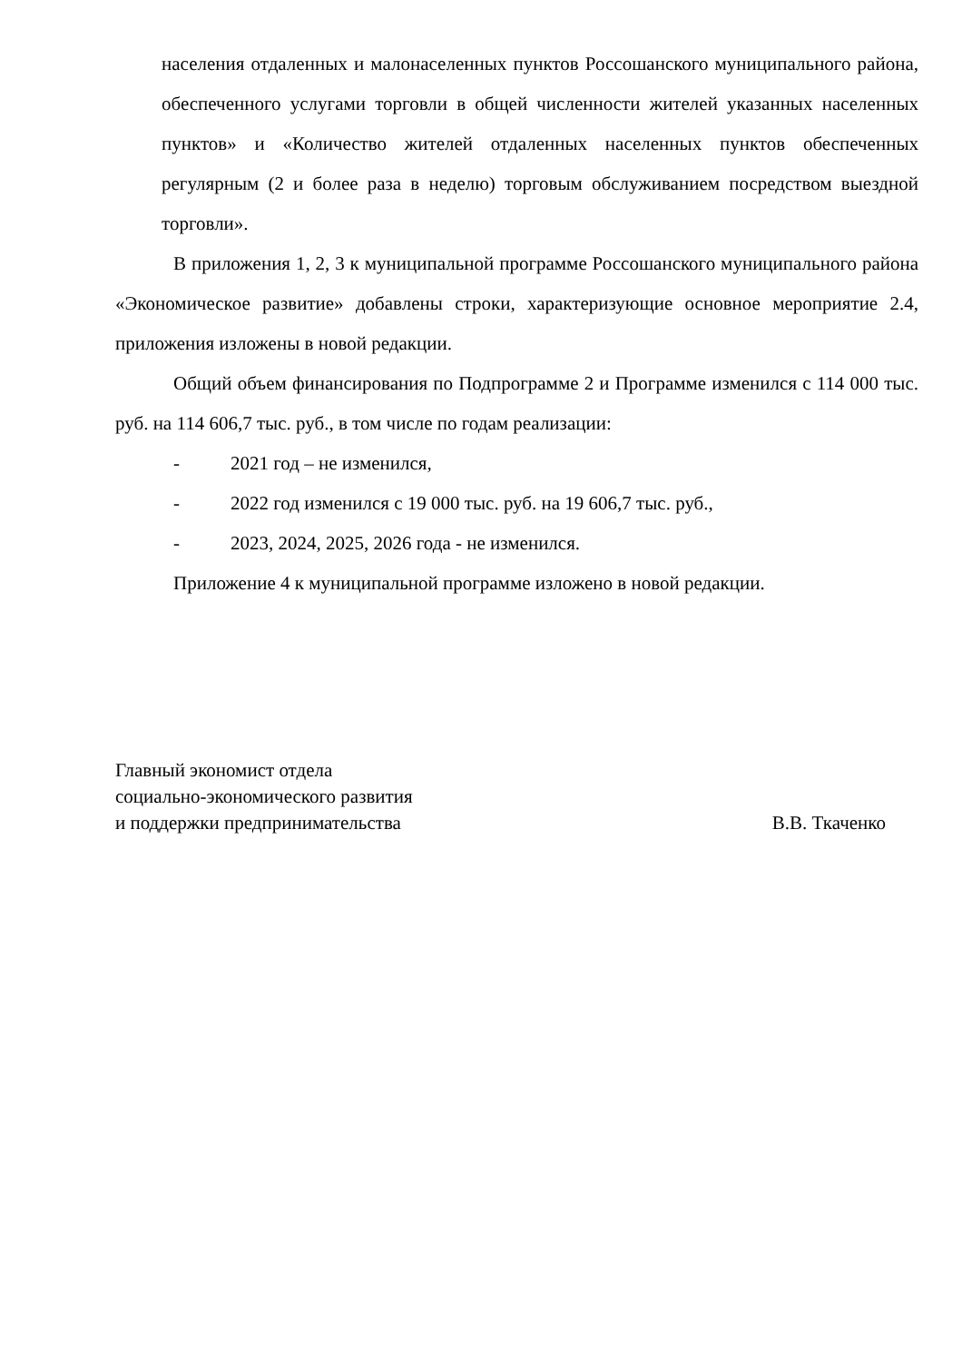населения отдаленных и малонаселенных пунктов Россошанского муниципального района, обеспеченного услугами торговли в общей численности жителей указанных населенных пунктов» и «Количество жителей отдаленных населенных пунктов обеспеченных регулярным (2 и более раза в неделю) торговым обслуживанием посредством выездной торговли».
В приложения 1, 2, 3 к муниципальной программе Россошанского муниципального района «Экономическое развитие» добавлены строки, характеризующие основное мероприятие 2.4, приложения изложены в новой редакции.
Общий объем финансирования по Подпрограмме 2 и Программе изменился с 114 000 тыс. руб. на 114 606,7 тыс. руб., в том числе по годам реализации:
- 2021 год – не изменился,
- 2022 год изменился с 19 000 тыс. руб. на 19 606,7 тыс. руб.,
- 2023, 2024, 2025, 2026 года - не изменился.
Приложение 4 к муниципальной программе изложено в новой редакции.
Главный экономист отдела
социально-экономического развития
и поддержки предпринимательства
В.В. Ткаченко